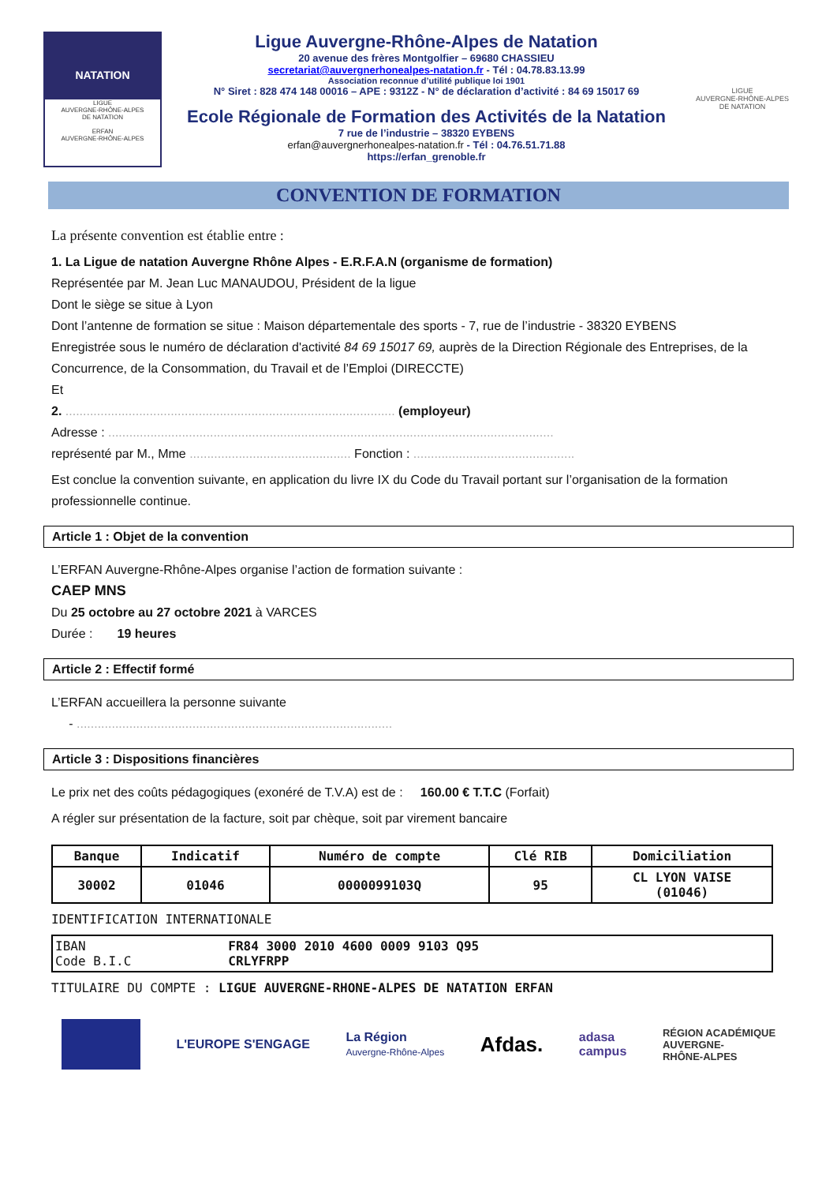NATATION
LIGUE
AUVERGNE-RHÔNE-ALPES
DE NATATION
ERFAN
AUVERGNE-RHÔNE-ALPES
Ligue Auvergne-Rhône-Alpes de Natation
20 avenue des frères Montgolfier – 69680 CHASSIEU
secretariat@auvergnerhonealpes-natation.fr - Tél : 04.78.83.13.99
Association reconnue d’utilité publique loi 1901
N° Siret : 828 474 148 00016 – APE : 9312Z - N° de déclaration d’activité : 84 69 15017 69
Ecole Régionale de Formation des Activités de la Natation
7 rue de l’industrie – 38320 EYBENS
erfan@auvergnerhonealpes-natation.fr - Tél : 04.76.51.71.88
https://erfan_grenoble.fr
LIGUE
AUVERGNE-RHÔNE-ALPES
DE NATATION
CONVENTION DE FORMATION
La présente convention est établie entre :
1. La Ligue de natation Auvergne Rhône Alpes - E.R.F.A.N (organisme de formation)
Représentée par M. Jean Luc MANAUDOU, Président de la ligue
Dont le siège se situe à Lyon
Dont l’antenne de formation se situe : Maison départementale des sports - 7, rue de l’industrie - 38320 EYBENS
Enregistrée sous le numéro de déclaration d'activité 84 69 15017 69, auprès de la Direction Régionale des Entreprises, de la Concurrence, de la Consommation, du Travail et de l’Emploi (DIRECCTE)
Et
2. .............................................................................................. (employeur)
Adresse : ...............................................................................................................................
représenté par M., Mme .............................................. Fonction : ..............................................
Est conclue la convention suivante, en application du livre IX du Code du Travail portant sur l’organisation de la formation professionnelle continue.
Article 1 : Objet de la convention
L’ERFAN Auvergne-Rhône-Alpes organise l’action de formation suivante :
CAEP MNS
Du 25 octobre au 27 octobre 2021 à VARCES
Durée : 19 heures
Article 2 : Effectif formé
L’ERFAN accueillera la personne suivante
- ..........................................................................................
Article 3 : Dispositions financières
Le prix net des coûts pédagogiques (exonéré de T.V.A) est de : 160.00 € T.T.C (Forfait)
A régler sur présentation de la facture, soit par chèque, soit par virement bancaire
| Banque | Indicatif | Numéro de compte | Clé RIB | Domiciliation |
| --- | --- | --- | --- | --- |
| 30002 | 01046 | 0000099103Q | 95 | CL LYON VAISE (01046) |
IDENTIFICATION INTERNATIONALE
| IBAN Code B.I.C | FR84 3000 2010 4600 0009 9103 Q95 CRLYFRPP |
TITULAIRE DU COMPTE : LIGUE AUVERGNE-RHONE-ALPES DE NATATION ERFAN
L'EUROPE S'ENGAGE
La Région
Auvergne-Rhône-Alpes
Afdas.
adasa
campus
RÉGION ACADÉMIQUE
AUVERGNE-
RHÔNE-ALPES